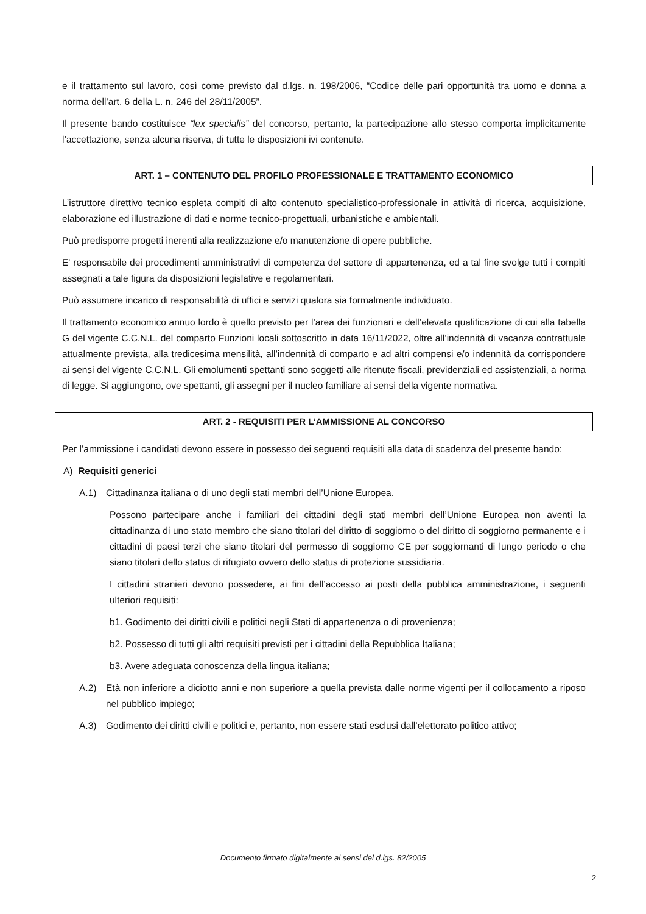e il trattamento sul lavoro, così come previsto dal d.lgs. n. 198/2006, “Codice delle pari opportunità tra uomo e donna a norma dell’art. 6 della L. n. 246 del 28/11/2005”.
Il presente bando costituisce “lex specialis” del concorso, pertanto, la partecipazione allo stesso comporta implicitamente l’accettazione, senza alcuna riserva, di tutte le disposizioni ivi contenute.
ART. 1 – CONTENUTO DEL PROFILO PROFESSIONALE E TRATTAMENTO ECONOMICO
L’istruttore direttivo tecnico espleta compiti di alto contenuto specialistico-professionale in attività di ricerca, acquisizione, elaborazione ed illustrazione di dati e norme tecnico-progettuali, urbanistiche e ambientali.
Può predisporre progetti inerenti alla realizzazione e/o manutenzione di opere pubbliche.
E' responsabile dei procedimenti amministrativi di competenza del settore di appartenenza, ed a tal fine svolge tutti i compiti assegnati a tale figura da disposizioni legislative e regolamentari.
Può assumere incarico di responsabilità di uffici e servizi qualora sia formalmente individuato.
Il trattamento economico annuo lordo è quello previsto per l’area dei funzionari e dell’elevata qualificazione di cui alla tabella G del vigente C.C.N.L. del comparto Funzioni locali sottoscritto in data 16/11/2022, oltre all’indennità di vacanza contrattuale attualmente prevista, alla tredicesima mensilità, all’indennità di comparto e ad altri compensi e/o indennità da corrispondere ai sensi del vigente C.C.N.L. Gli emolumenti spettanti sono soggetti alle ritenute fiscali, previdenziali ed assistenziali, a norma di legge. Si aggiungono, ove spettanti, gli assegni per il nucleo familiare ai sensi della vigente normativa.
ART. 2 - REQUISITI PER L’AMMISSIONE AL CONCORSO
Per l’ammissione i candidati devono essere in possesso dei seguenti requisiti alla data di scadenza del presente bando:
A) Requisiti generici
A.1) Cittadinanza italiana o di uno degli stati membri dell’Unione Europea.
Possono partecipare anche i familiari dei cittadini degli stati membri dell’Unione Europea non aventi la cittadinanza di uno stato membro che siano titolari del diritto di soggiorno o del diritto di soggiorno permanente e i cittadini di paesi terzi che siano titolari del permesso di soggiorno CE per soggiornanti di lungo periodo o che siano titolari dello status di rifugiato ovvero dello status di protezione sussidiaria.
I cittadini stranieri devono possedere, ai fini dell’accesso ai posti della pubblica amministrazione, i seguenti ulteriori requisiti:
b1. Godimento dei diritti civili e politici negli Stati di appartenenza o di provenienza;
b2. Possesso di tutti gli altri requisiti previsti per i cittadini della Repubblica Italiana;
b3. Avere adeguata conoscenza della lingua italiana;
A.2) Età non inferiore a diciotto anni e non superiore a quella prevista dalle norme vigenti per il collocamento a riposo nel pubblico impiego;
A.3) Godimento dei diritti civili e politici e, pertanto, non essere stati esclusi dall’elettorato politico attivo;
Documento firmato digitalmente ai sensi del d.lgs. 82/2005
2